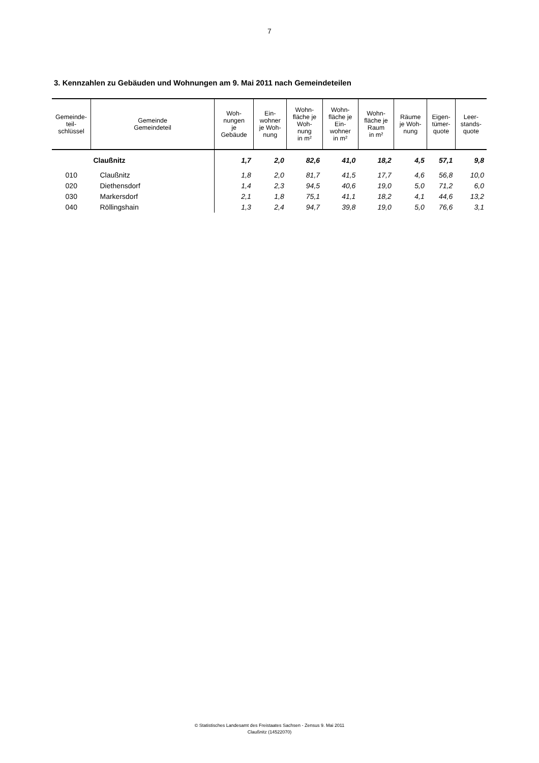7
3. Kennzahlen zu Gebäuden und Wohnungen am 9. Mai 2011 nach Gemeindeteilen
| Gemeinde- teil- schlüssel | Gemeinde Gemeindeteil | Woh- nungen je Gebäude | Ein- wohner je Woh- nung | Wohn- fläche je Woh- nung in m² | Wohn- fläche je Ein- wohner in m² | Wohn- fläche je Raum in m² | Räume je Woh- nung | Eigen- tümer- quote | Leer- stands- quote |
| --- | --- | --- | --- | --- | --- | --- | --- | --- | --- |
| | Claußnitz | 1,7 | 2,0 | 82,6 | 41,0 | 18,2 | 4,5 | 57,1 | 9,8 |
| 010 | Claußnitz | 1,8 | 2,0 | 81,7 | 41,5 | 17,7 | 4,6 | 56,8 | 10,0 |
| 020 | Diethensdorf | 1,4 | 2,3 | 94,5 | 40,6 | 19,0 | 5,0 | 71,2 | 6,0 |
| 030 | Markersdorf | 2,1 | 1,8 | 75,1 | 41,1 | 18,2 | 4,1 | 44,6 | 13,2 |
| 040 | Röllingshain | 1,3 | 2,4 | 94,7 | 39,8 | 19,0 | 5,0 | 76,6 | 3,1 |
© Statistisches Landesamt des Freistaates Sachsen - Zensus 9. Mai 2011
Claußnitz (14522070)